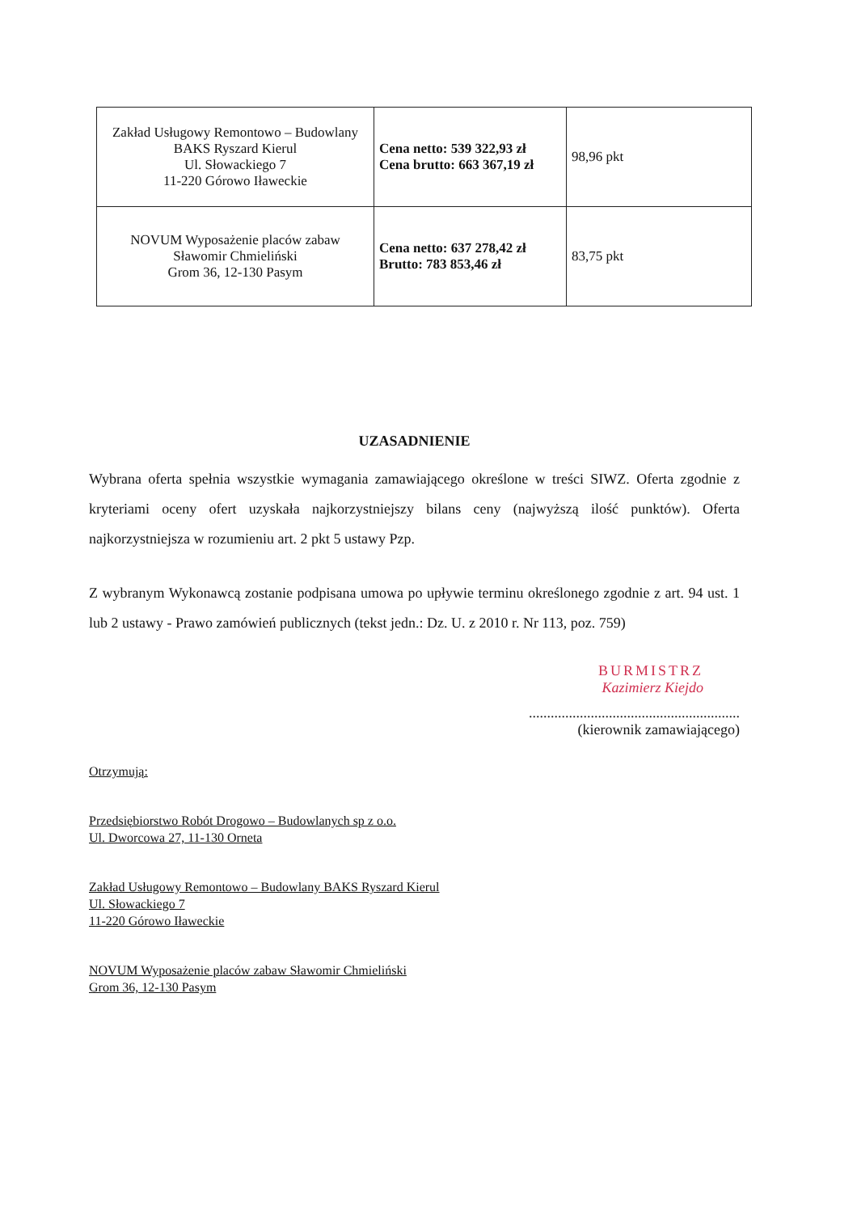| Zakład Usługowy Remontowo – Budowlany BAKS Ryszard Kierul Ul. Słowackiego 7 11-220 Górowo Iławeckie | Cena netto: 539 322,93 zł Cena brutto: 663 367,19 zł | 98,96 pkt |
| NOVUM Wyposażenie placów zabaw Sławomir Chmieliński Grom 36, 12-130 Pasym | Cena netto: 637 278,42 zł Brutto: 783 853,46 zł | 83,75 pkt |
UZASADNIENIE
Wybrana oferta spełnia wszystkie wymagania zamawiającego określone w treści SIWZ. Oferta zgodnie z kryteriami oceny ofert uzyskała najkorzystniejszy bilans ceny (najwyższą ilość punktów). Oferta najkorzystniejsza w rozumieniu art. 2 pkt 5 ustawy Pzp.
Z wybranym Wykonawcą zostanie podpisana umowa po upływie terminu określonego zgodnie z art. 94 ust. 1 lub 2 ustawy - Prawo zamówień publicznych (tekst jedn.: Dz. U. z 2010 r. Nr 113, poz. 759)
BURMISTRZ
Kazimierz Kiejdo
..........................................................
(kierownik zamawiającego)
Otrzymują:
Przedsiębiorstwo Robót Drogowo – Budowlanych sp z o.o.
Ul. Dworcowa 27, 11-130 Orneta
Zakład Usługowy Remontowo – Budowlany BAKS Ryszard Kierul
Ul. Słowackiego 7
11-220 Górowo Iławeckie
NOVUM Wyposażenie placów zabaw Sławomir Chmieliński
Grom 36, 12-130 Pasym